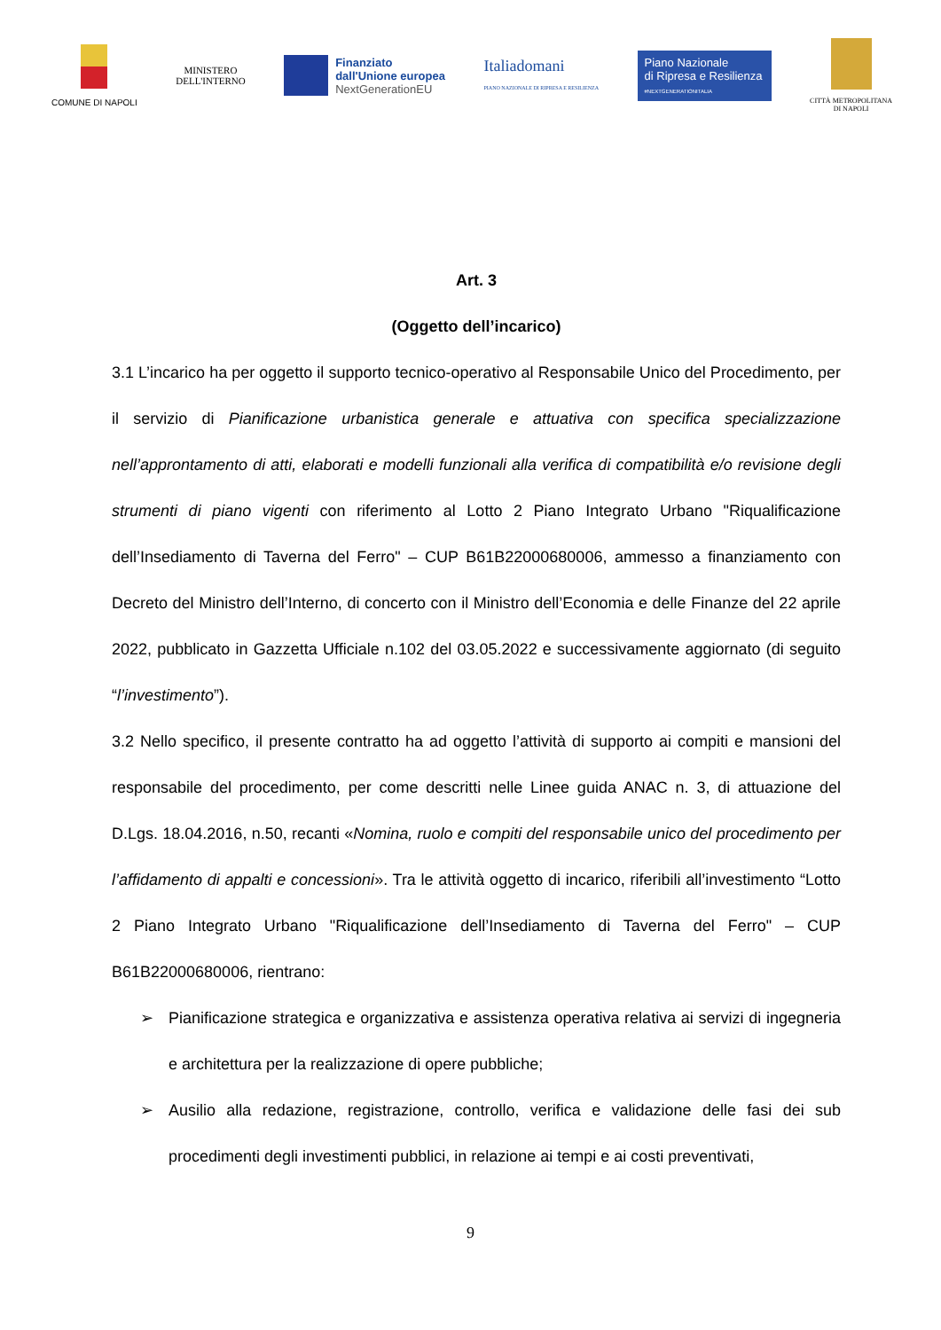COMUNE DI NAPOLI
MINISTERO
DELL'INTERNO
Finanziato
dall'Unione europea
NextGenerationEU
Italiadomani
PIANO NAZIONALE DI RIPRESA E RESILIENZA
Piano Nazionale
di Ripresa e Resilienza
#NEXTGENERATIONITALIA
CITTÀ METROPOLITANA
DI NAPOLI
Art. 3
(Oggetto dell’incarico)
3.1 L’incarico ha per oggetto il supporto tecnico-operativo al Responsabile Unico del Procedimento, per il servizio di Pianificazione urbanistica generale e attuativa con specifica specializzazione nell’approntamento di atti, elaborati e modelli funzionali alla verifica di compatibilità e/o revisione degli strumenti di piano vigenti con riferimento al Lotto 2 Piano Integrato Urbano "Riqualificazione dell’Insediamento di Taverna del Ferro" – CUP B61B22000680006, ammesso a finanziamento con Decreto del Ministro dell’Interno, di concerto con il Ministro dell’Economia e delle Finanze del 22 aprile 2022, pubblicato in Gazzetta Ufficiale n.102 del 03.05.2022 e successivamente aggiornato (di seguito “l’investimento”).
3.2 Nello specifico, il presente contratto ha ad oggetto l’attività di supporto ai compiti e mansioni del responsabile del procedimento, per come descritti nelle Linee guida ANAC n. 3, di attuazione del D.Lgs. 18.04.2016, n.50, recanti «Nomina, ruolo e compiti del responsabile unico del procedimento per l’affidamento di appalti e concessioni». Tra le attività oggetto di incarico, riferibili all’investimento “Lotto 2 Piano Integrato Urbano "Riqualificazione dell’Insediamento di Taverna del Ferro" – CUP B61B22000680006, rientrano:
➢ Pianificazione strategica e organizzativa e assistenza operativa relativa ai servizi di ingegneria e architettura per la realizzazione di opere pubbliche;
➢ Ausilio alla redazione, registrazione, controllo, verifica e validazione delle fasi dei sub procedimenti degli investimenti pubblici, in relazione ai tempi e ai costi preventivati,
9